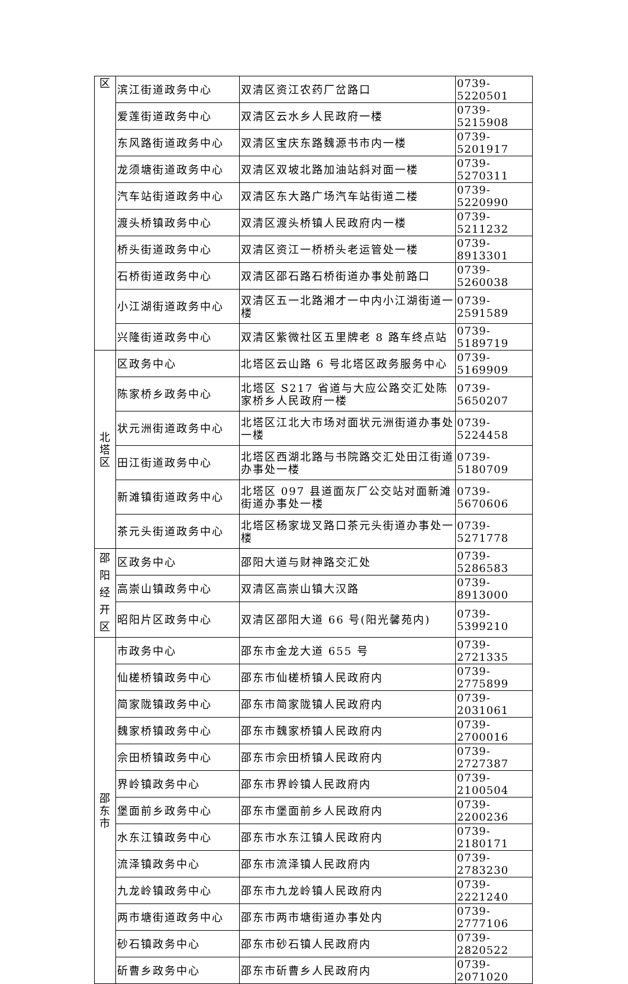| 区 | 滨江街道政务中心 | 双清区资江农药厂岔路口 | 0739-5220501 |
| | 爱莲街道政务中心 | 双清区云水乡人民政府一楼 | 0739-5215908 |
| | 东风路街道政务中心 | 双清区宝庆东路魏源书市内一楼 | 0739-5201917 |
| | 龙须塘街道政务中心 | 双清区双坡北路加油站斜对面一楼 | 0739-5270311 |
| | 汽车站街道政务中心 | 双清区东大路广场汽车站街道二楼 | 0739-5220990 |
| | 渡头桥镇政务中心 | 双清区渡头桥镇人民政府内一楼 | 0739-5211232 |
| | 桥头街道政务中心 | 双清区资江一桥桥头老运管处一楼 | 0739-8913301 |
| | 石桥街道政务中心 | 双清区邵石路石桥街道办事处前路口 | 0739-5260038 |
| | 小江湖街道政务中心 | 双清区五一北路湘才一中内小江湖街道一楼 | 0739-2591589 |
| | 兴隆街道政务中心 | 双清区紫微社区五里牌老 8 路车终点站 | 0739-5189719 |
| 北 塔 区 | 区政务中心 | 北塔区云山路 6 号北塔区政务服务中心 | 0739-5169909 |
| | 陈家桥乡政务中心 | 北塔区 S217 省道与大应公路交汇处陈家桥乡人民政府一楼 | 0739-5650207 |
| | 状元洲街道政务中心 | 北塔区江北大市场对面状元洲街道办事处一楼 | 0739-5224458 |
| | 田江街道政务中心 | 北塔区西湖北路与书院路交汇处田江街道办事处一楼 | 0739-5180709 |
| | 新滩镇街道政务中心 | 北塔区 097 县道面灰厂公交站对面新滩街道办事处一楼 | 0739-5670606 |
| | 茶元头街道政务中心 | 北塔区杨家垅叉路口茶元头街道办事处一楼 | 0739-5271778 |
| 邵 阳 经 开 区 | 区政务中心 | 邵阳大道与财神路交汇处 | 0739-5286583 |
| | 高崇山镇政务中心 | 双清区高崇山镇大汉路 | 0739-8913000 |
| | 昭阳片区政务中心 | 双清区邵阳大道 66 号(阳光馨苑内) | 0739-5399210 |
| 邵 东 市 | 市政务中心 | 邵东市金龙大道 655 号 | 0739-2721335 |
| | 仙槎桥镇政务中心 | 邵东市仙槎桥镇人民政府内 | 0739-2775899 |
| | 简家陇镇政务中心 | 邵东市简家陇镇人民政府内 | 0739-2031061 |
| | 魏家桥镇政务中心 | 邵东市魏家桥镇人民政府内 | 0739-2700016 |
| | 佘田桥镇政务中心 | 邵东市佘田桥镇人民政府内 | 0739-2727387 |
| | 界岭镇政务中心 | 邵东市界岭镇人民政府内 | 0739-2100504 |
| | 堡面前乡政务中心 | 邵东市堡面前乡人民政府内 | 0739-2200236 |
| | 水东江镇政务中心 | 邵东市水东江镇人民政府内 | 0739-2180171 |
| | 流泽镇政务中心 | 邵东市流泽镇人民政府内 | 0739-2783230 |
| | 九龙岭镇政务中心 | 邵东市九龙岭镇人民政府内 | 0739-2221240 |
| | 两市塘街道政务中心 | 邵东市两市塘街道办事处内 | 0739-2777106 |
| | 砂石镇政务中心 | 邵东市砂石镇人民政府内 | 0739-2820522 |
| | 斫曹乡政务中心 | 邵东市斫曹乡人民政府内 | 0739-2071020 |